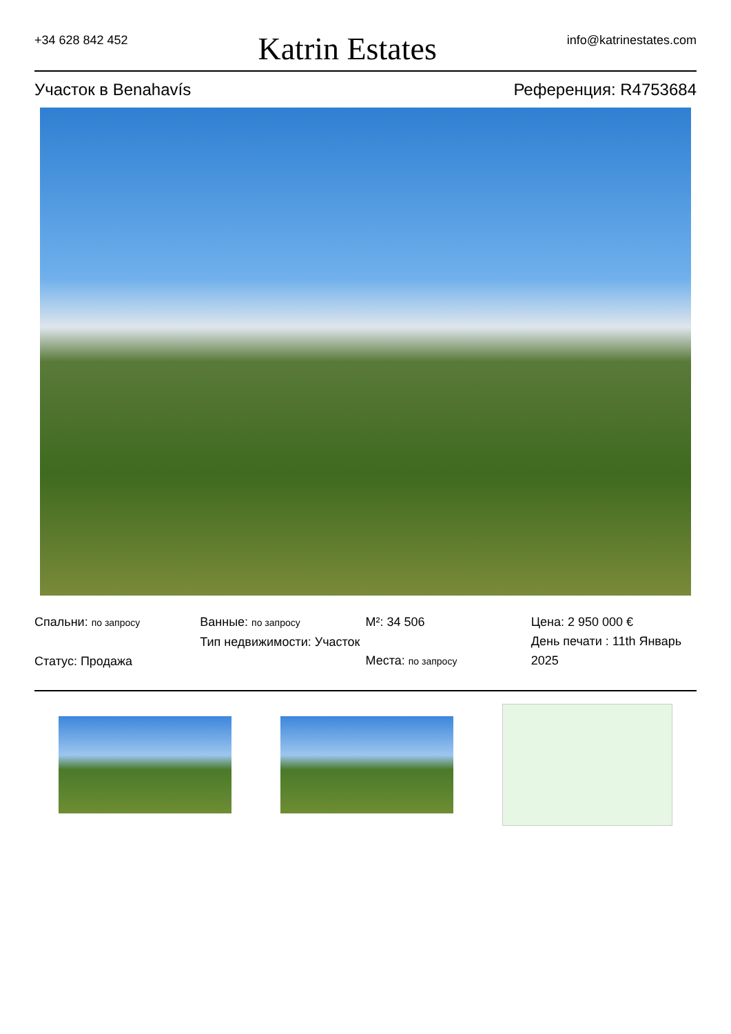+34 628 842 452 Katrin Estates info@katrinestates.com
Участок в Benahavís Референция: R4753684
Спальни: по запросу
Статус: Продажа
Ванные: по запросу
Тип недвижимости: Участок
M²: 34 506
Места: по запросу
Цена: 2 950 000 €
День печати : 11th Январь 2025